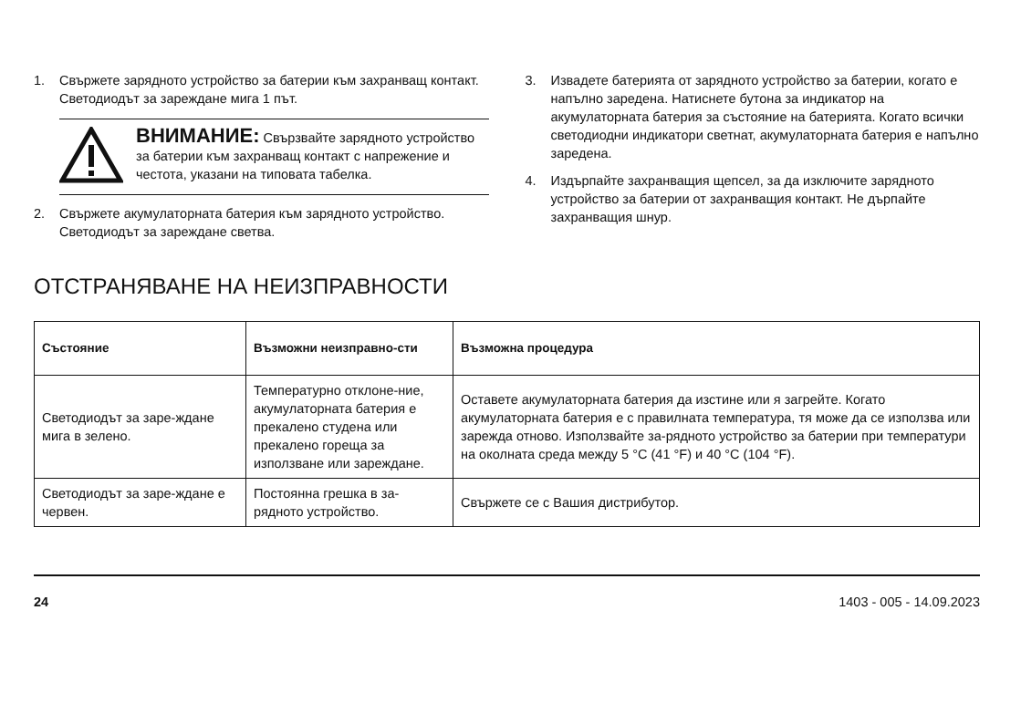1. Свържете зарядното устройство за батерии към захранващ контакт. Светодиодът за зареждане мига 1 път.
ВНИМАНИЕ: Свързвайте зарядното устройство за батерии към захранващ контакт с напрежение и честота, указани на типовата табелка.
2. Свържете акумулаторната батерия към зарядното устройство. Светодиодът за зареждане светва.
3. Извадете батерията от зарядното устройство за батерии, когато е напълно заредена. Натиснете бутона за индикатор на акумулаторната батерия за състояние на батерията. Когато всички светодиодни индикатори светнат, акумулаторната батерия е напълно заредена.
4. Издърпайте захранващия щепсел, за да изключите зарядното устройство за батерии от захранващия контакт. Не дърпайте захранващия шнур.
ОТСТРАНЯВАНЕ НА НЕИЗПРАВНОСТИ
| Състояние | Възможни неизправно-сти | Възможна процедура |
| --- | --- | --- |
| Светодиодът за заре-ждане мига в зелено. | Температурно отклоне-ние, акумулаторната батерия е прекалено студена или прекалено гореща за използване или зареждане. | Оставете акумулаторната батерия да изстине или я загрейте. Когато акумулаторната батерия е с правилната температура, тя може да се използва или зарежда отново. Използвайте за-рядното устройство за батерии при температури на околната среда между 5 °C (41 °F) и 40 °C (104 °F). |
| Светодиодът за заре-ждане е червен. | Постоянна грешка в за-рядното устройство. | Свържете се с Вашия дистрибутор. |
24 1403 - 005 - 14.09.2023